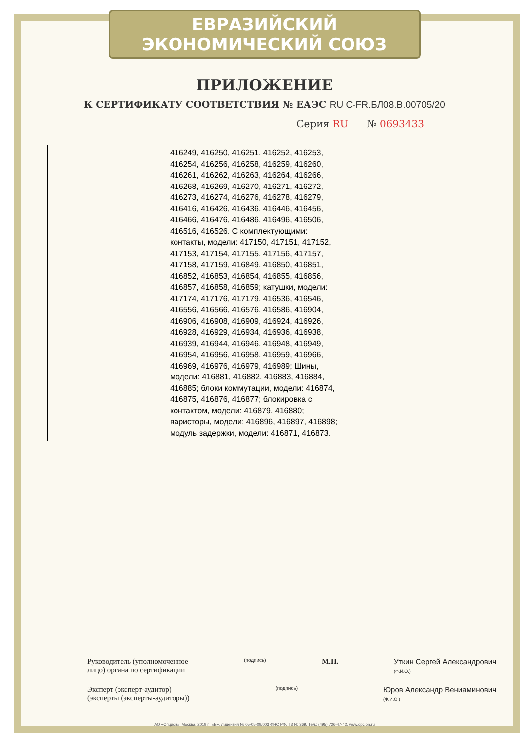ЕВРАЗИЙСКИЙ ЭКОНОМИЧЕСКИЙ СОЮЗ
ПРИЛОЖЕНИЕ
К СЕРТИФИКАТУ СООТВЕТСТВИЯ № ЕАЭС RU С-FR.БЛ08.В.00705/20
Серия RU № 0693433
| | 416249, 416250, 416251, 416252, 416253, 416254, 416256, 416258, 416259, 416260, 416261, 416262, 416263, 416264, 416266, 416268, 416269, 416270, 416271, 416272, 416273, 416274, 416276, 416278, 416279, 416416, 416426, 416436, 416446, 416456, 416466, 416476, 416486, 416496, 416506, 416516, 416526. С комплектующими: контакты, модели: 417150, 417151, 417152, 417153, 417154, 417155, 417156, 417157, 417158, 417159, 416849, 416850, 416851, 416852, 416853, 416854, 416855, 416856, 416857, 416858, 416859; катушки, модели: 417174, 417176, 417179, 416536, 416546, 416556, 416566, 416576, 416586, 416904, 416906, 416908, 416909, 416924, 416926, 416928, 416929, 416934, 416936, 416938, 416939, 416944, 416946, 416948, 416949, 416954, 416956, 416958, 416959, 416966, 416969, 416976, 416979, 416989; Шины, модели: 416881, 416882, 416883, 416884, 416885; блоки коммутации, модели: 416874, 416875, 416876, 416877; блокировка с контактом, модели: 416879, 416880; варисторы, модели: 416896, 416897, 416898; модуль задержки, модели: 416871, 416873. | |
Руководитель (уполномоченное
лицо) органа по сертификации
(подпись)
М.П. Уткин Сергей Александрович
(Ф.И.О.)
Эксперт (эксперт-аудитор)
(эксперты (эксперты-аудиторы))
(подпись)
Юров Александр Вениаминович
(Ф.И.О.)
АО «Опцион», Москва, 2019 г., «Б». Лицензия № 05-05-09/003 ФНС РФ. ТЗ № 369. Тел.: (495) 726-47-42. www.opcion.ru